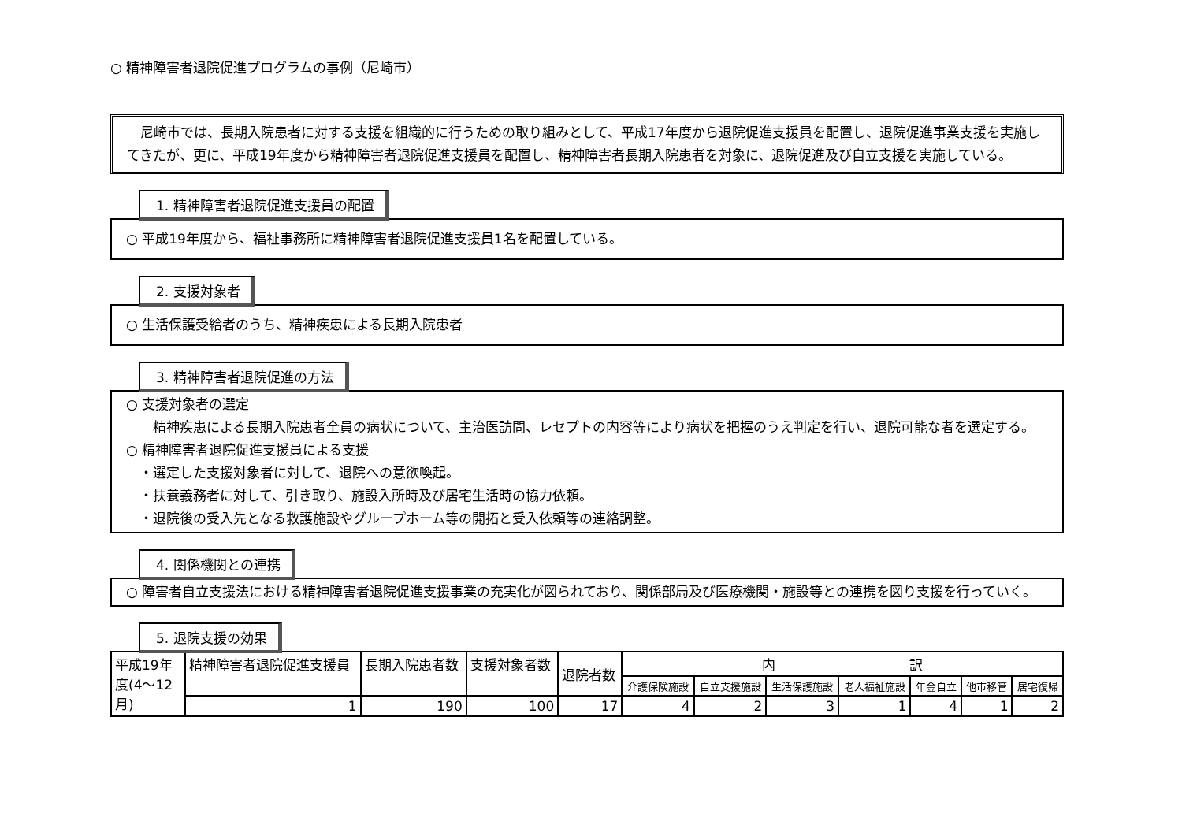○ 精神障害者退院促進プログラムの事例（尼崎市）
　尼崎市では、長期入院患者に対する支援を組織的に行うための取り組みとして、平成17年度から退院促進支援員を配置し、退院促進事業支援を実施してきたが、更に、平成19年度から精神障害者退院促進支援員を配置し、精神障害者長期入院患者を対象に、退院促進及び自立支援を実施している。
1. 精神障害者退院促進支援員の配置
○ 平成19年度から、福祉事務所に精神障害者退院促進支援員1名を配置している。
2. 支援対象者
○ 生活保護受給者のうち、精神疾患による長期入院患者
3. 精神障害者退院促進の方法
○ 支援対象者の選定
　　精神疾患による長期入院患者全員の病状について、主治医訪問、レセプトの内容等により病状を把握のうえ判定を行い、退院可能な者を選定する。
○ 精神障害者退院促進支援員による支援
　・選定した支援対象者に対して、退院への意欲喚起。
　・扶養義務者に対して、引き取り、施設入所時及び居宅生活時の協力依頼。
　・退院後の受入先となる救護施設やグループホーム等の開拓と受入依頼等の連絡調整。
4. 関係機関との連携
○ 障害者自立支援法における精神障害者退院促進支援事業の充実化が図られており、関係部局及び医療機関・施設等との連携を図り支援を行っていく。
5. 退院支援の効果
| 平成19年度(4～12月) | 精神障害者退院促進支援員 | 長期入院患者数 | 支援対象者数 | 退院者数 | 内 訳 | | | | | | |
| | | | | | 介護保険施設 | 自立支援施設 | 生活保護施設 | 老人福祉施設 | 年金自立 | 他市移管 | 居宅復帰 |
| | 1 | 190 | 100 | 17 | 4 | 2 | 3 | 1 | 4 | 1 | 2 |